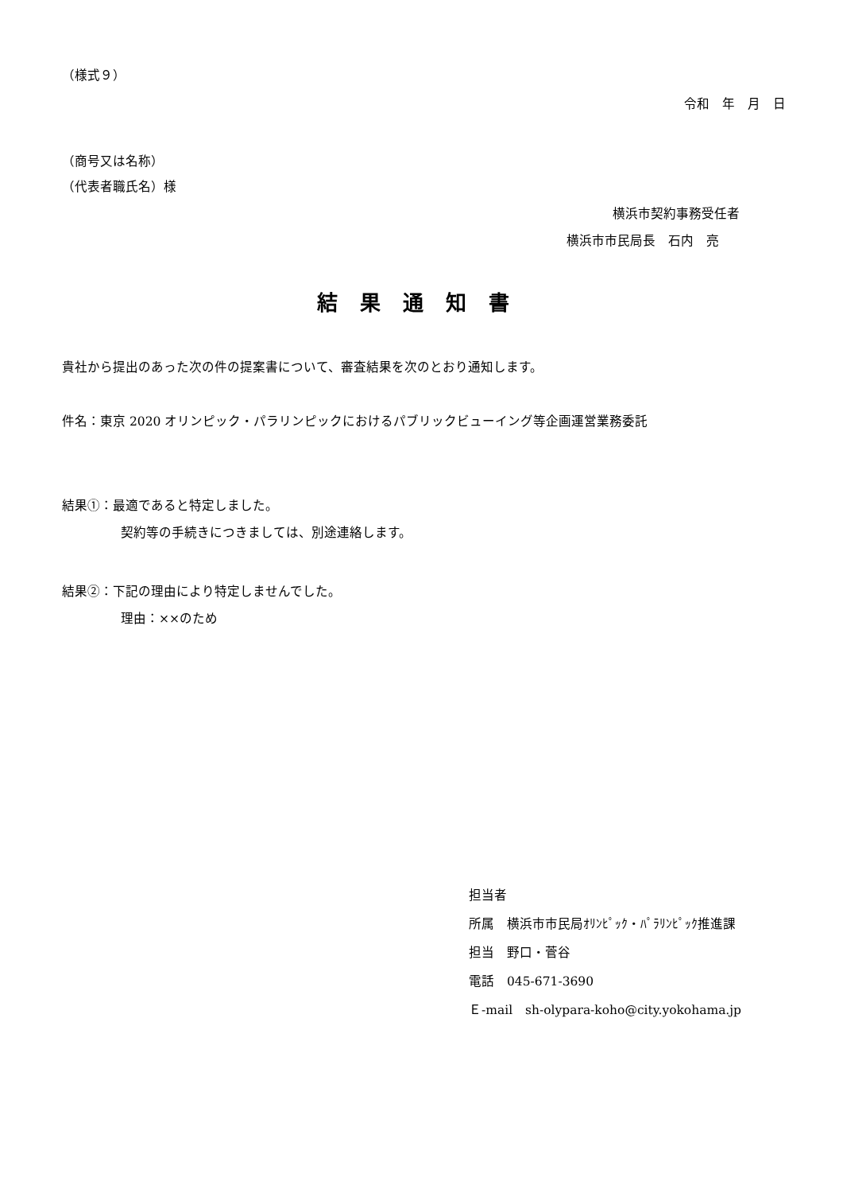（様式９）
令和　年　月　日
（商号又は名称）
（代表者職氏名）様
横浜市契約事務受任者
横浜市市民局長　石内　亮
結果通知書
貴社から提出のあった次の件の提案書について、審査結果を次のとおり通知します。
件名：東京 2020 オリンピック・パラリンピックにおけるパブリックビューイング等企画運営業務委託
結果①：最適であると特定しました。
契約等の手続きにつきましては、別途連絡します。
結果②：下記の理由により特定しませんでした。
理由：××のため
担当者
所属　横浜市市民局ｵﾘﾝﾋﾟｯｸ・ﾊﾟﾗﾘﾝﾋﾟｯｸ推進課
担当　野口・菅谷
電話　045-671-3690
Ｅ-mail　sh-olypara-koho@city.yokohama.jp